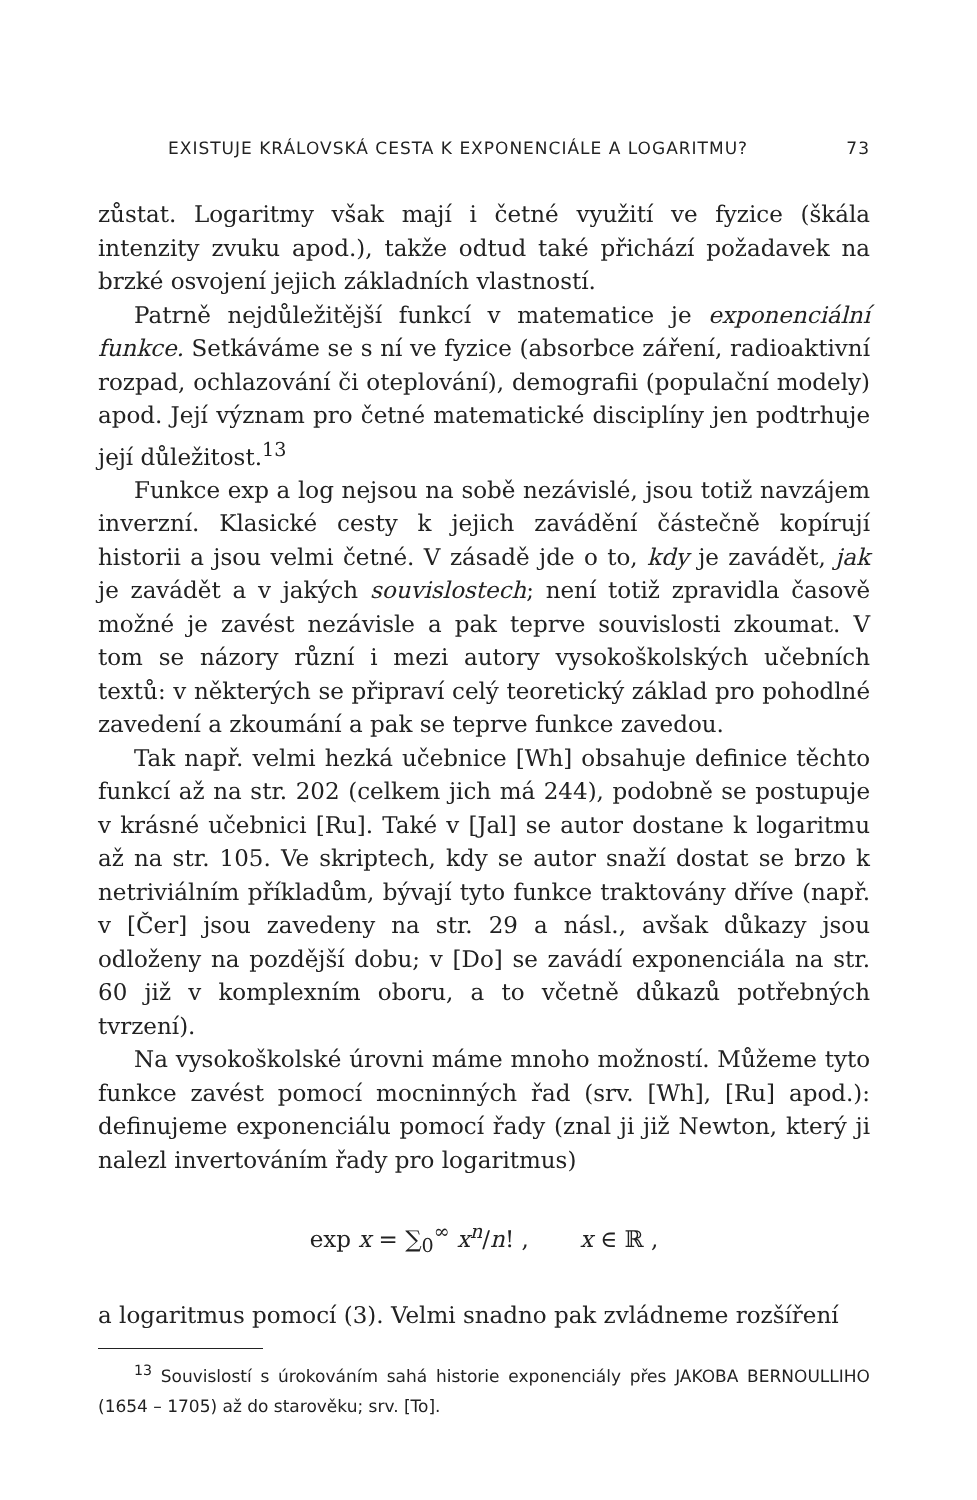EXISTUJE KRÁLOVSKÁ CESTA K EXPONENCIÁLE A LOGARITMU? 73
zůstat. Logaritmy však mají i četné využití ve fyzice (škála intenzity zvuku apod.), takže odtud také přichází požadavek na brzké osvojení jejich základních vlastností.
Patrně nejdůležitější funkcí v matematice je exponenciální funkce. Setkáváme se s ní ve fyzice (absorbce záření, radioaktivní rozpad, ochlazování či oteplování), demografii (populační modely) apod. Její význam pro četné matematické disciplíny jen podtrhuje její důležitost.<sup>13</sup>
Funkce exp a log nejsou na sobě nezávislé, jsou totiž navzájem inverzní. Klasické cesty k jejich zavádění částečně kopírují historii a jsou velmi četné. V zásadě jde o to, kdy je zavádět, jak je zavádět a v jakých souvislostech; není totiž zpravidla časově možné je zavést nezávisle a pak teprve souvislosti zkoumat. V tom se názory různí i mezi autory vysokoškolských učebních textů: v některých se připraví celý teoretický základ pro pohodlné zavedení a zkoumání a pak se teprve funkce zavedou.
Tak např. velmi hezká učebnice [Wh] obsahuje definice těchto funkcí až na str. 202 (celkem jich má 244), podobně se postupuje v krásné učebnici [Ru]. Také v [Jal] se autor dostane k logaritmu až na str. 105. Ve skriptech, kdy se autor snaží dostat se brzo k netriviálním příkladům, bývají tyto funkce traktovány dříve (např. v [Čer] jsou zavedeny na str. 29 a násl., avšak důkazy jsou odloženy na pozdější dobu; v [Do] se zavádí exponenciála na str. 60 již v komplexním oboru, a to včetně důkazů potřebných tvrzení).
Na vysokoškolské úrovni máme mnoho možností. Můžeme tyto funkce zavést pomocí mocninných řad (srv. [Wh], [Ru] apod.): definujeme exponenciálu pomocí řady (znal ji již Newton, který ji nalezl invertováním řady pro logaritmus)
exp x = ∑<sub>0</sub><sup>∞</sup> x<sup>n</sup>/n! , x ∈ ℝ ,
a logaritmus pomocí (3). Velmi snadno pak zvládneme rozšíření
<sup>13</sup> Souvislostí s úrokováním sahá historie exponenciály přes JAKOBA BERNOULLIHO (1654 – 1705) až do starověku; srv. [To].